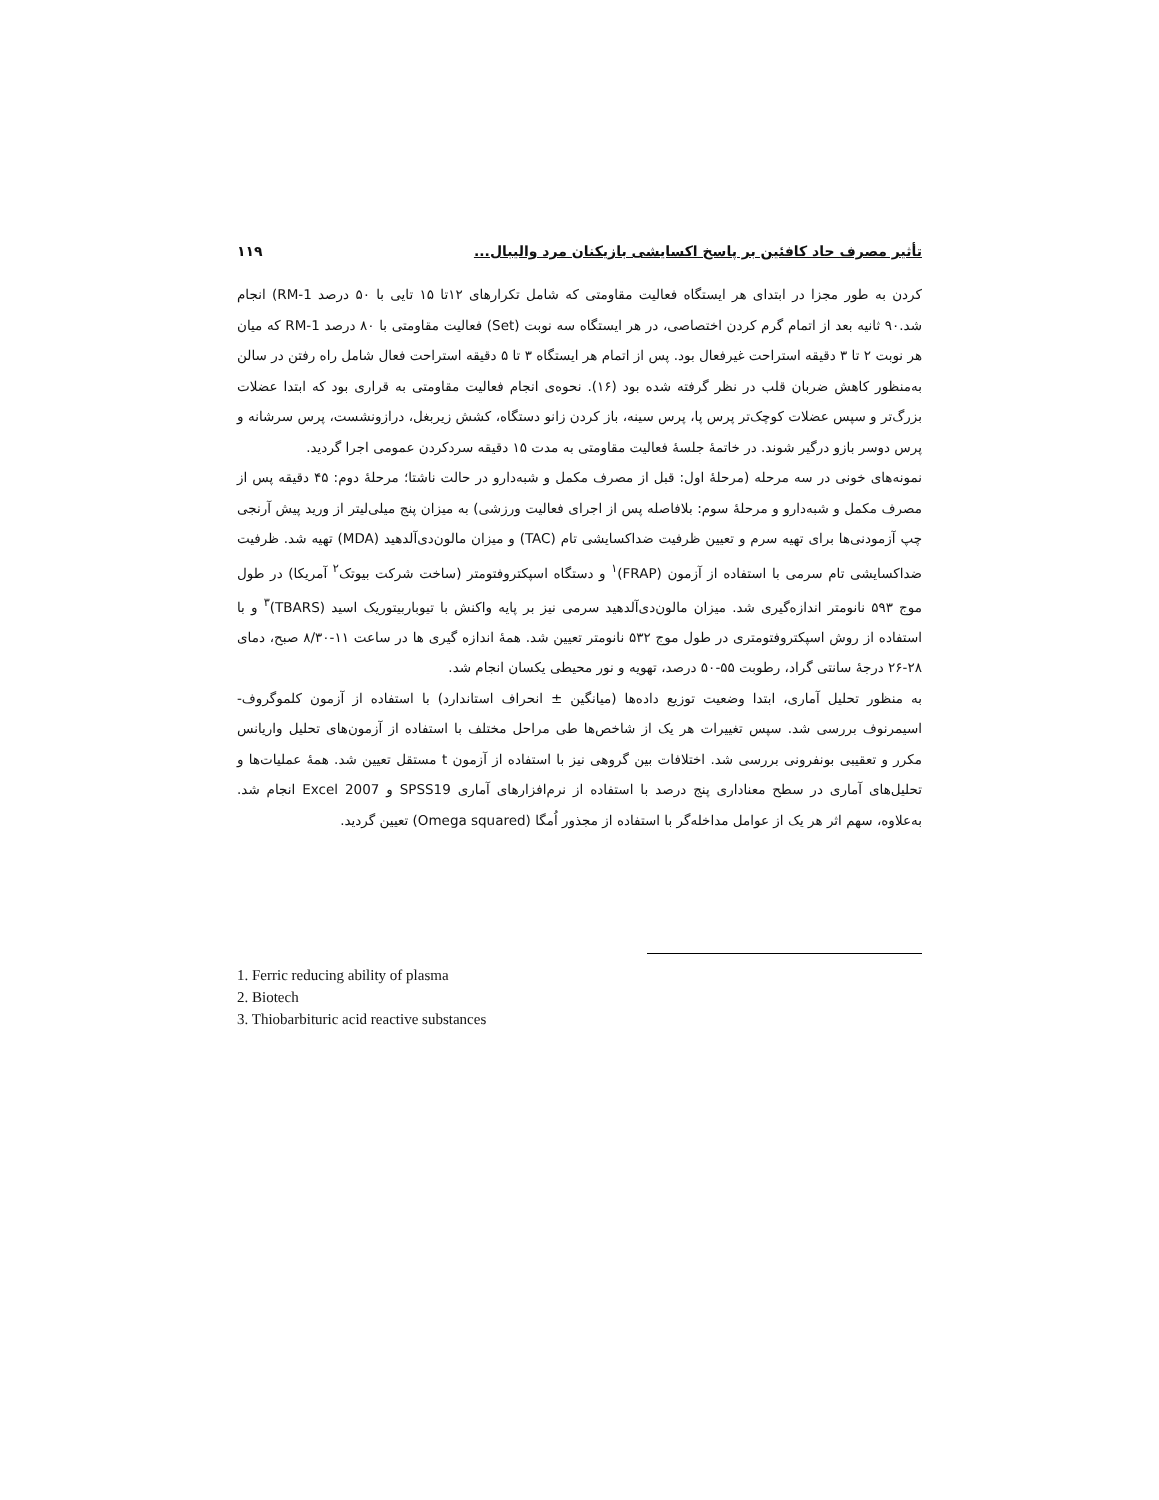تأثیر مصرف حاد کافئین بر پاسخ اکسایشی بازیکنان مرد والیبال... ۱۱۹
کردن به طور مجزا در ابتدای هر ایستگاه فعالیت مقاومتی که شامل تکرارهای ۱۲تا ۱۵ تایی با ۵۰ درصد 1-RM) انجام شد.۹۰ ثانیه بعد از اتمام گرم کردن اختصاصی، در هر ایستگاه سه نوبت (Set) فعالیت مقاومتی با ۸۰ درصد 1-RM که میان هر نوبت ۲ تا ۳ دقیقه استراحت غیرفعال بود. پس از اتمام هر ایستگاه ۳ تا ۵ دقیقه استراحت فعال شامل راه رفتن در سالن به‌منظور کاهش ضربان قلب در نظر گرفته شده بود (۱۶). نحوه‌ی انجام فعالیت مقاومتی به قراری بود که ابتدا عضلات بزرگ‌تر و سپس عضلات کوچک‌تر پرس پا، پرس سینه، باز کردن زانو دستگاه، کشش زیربغل، درازونشست، پرس سرشانه و پرس دوسر بازو درگیر شوند. در خاتمهٔ جلسهٔ فعالیت مقاومتی به مدت ۱۵ دقیقه سردکردن عمومی اجرا گردید.
نمونه‌های خونی در سه مرحله (مرحلهٔ اول: قبل از مصرف مکمل و شبه‌دارو در حالت ناشتا؛ مرحلهٔ دوم: ۴۵ دقیقه پس از مصرف مکمل و شبه‌دارو و مرحلهٔ سوم: بلافاصله پس از اجرای فعالیت ورزشی) به میزان پنج میلی‌لیتر از ورید پیش آرنجی چپ آزمودنی‌ها برای تهیه سرم و تعیین ظرفیت ضداکسایشی تام (TAC) و میزان مالون‌دی‌آلدهید (MDA) تهیه شد. ظرفیت ضداکسایشی تام سرمی با استفاده از آزمون (FRAP)<sup>۱</sup> و دستگاه اسپکتروفتومتر (ساخت شرکت بیوتک<sup>۲</sup> آمریکا) در طول موج ۵۹۳ نانومتر اندازه‌گیری شد. میزان مالون‌دی‌آلدهید سرمی نیز بر پایه واکنش با تیوباربیتوریک اسید (TBARS)<sup>۳</sup> و با استفاده از روش اسپکتروفتومتری در طول موج ۵۳۲ نانومتر تعیین شد. همهٔ اندازه گیری ها در ساعت ۱۱-۸/۳۰ صبح، دمای ۲۸-۲۶ درجهٔ سانتی گراد، رطوبت ۵۵-۵۰ درصد، تهویه و نور محیطی یکسان انجام شد.
به منظور تحلیل آماری، ابتدا وضعیت توزیع داده‌ها (میانگین ± انحراف استاندارد) با استفاده از آزمون کلموگروف- اسیمرنوف بررسی شد. سپس تغییرات هر یک از شاخص‌ها طی مراحل مختلف با استفاده از آزمون‌های تحلیل واریانس مکرر و تعقیبی بونفرونی بررسی شد. اختلافات بین گروهی نیز با استفاده از آزمون t مستقل تعیین شد. همهٔ عملیات‌ها و تحلیل‌های آماری در سطح معناداری پنج درصد با استفاده از نرم‌افزارهای آماری SPSS19 و Excel 2007 انجام شد. به‌علاوه، سهم اثر هر یک از عوامل مداخله‌گر با استفاده از مجذور اُمگا (Omega squared) تعیین گردید.
1. Ferric reducing ability of plasma
2. Biotech
3. Thiobarbituric acid reactive substances